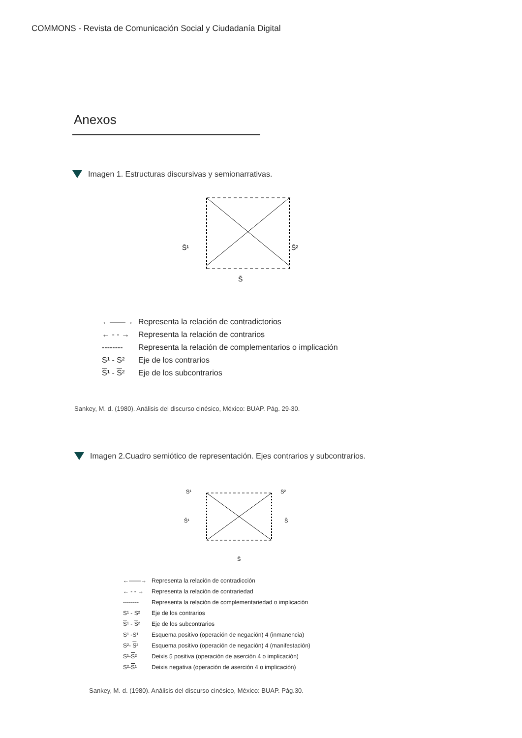COMMONS - Revista de Comunicación Social y Ciudadanía Digital
Anexos
Imagen 1. Estructuras discursivas y semionarrativas.
S̄¹
S̄²
S̄
| ←——→ | Representa la relación de contradictorios |
| ← - - → | Representa la relación de contrarios |
| -------- | Representa la relación de complementarios o implicación |
| S¹ - S² | Eje de los contrarios |
| S ¹ - S ² | Eje de los subcontrarios |
Sankey, M. d. (1980). Análisis del discurso cinésico, México: BUAP. Pág. 29-30.
Imagen 2.Cuadro semiótico de representación. Ejes contrarios y subcontrarios.
S¹
S²
S̄¹
S̄
S̄
| ←——→ | Representa la relación de contradicción |
| ← - - → | Representa la relación de contrariedad |
| -------- | Representa la relación de complementariedad o implicación |
| S¹ - S² | Eje de los contrarios |
| S ¹ - S ² | Eje de los subcontrarios |
| S¹ - S ¹ | Esquema positivo (operación de negación) 4 (inmanencia) |
| S²- S ² | Esquema positivo (operación de negación) 4 (manifestación) |
| S¹- S ² | Deixis 5 positiva (operación de aserción 4 o implicación) |
| S²- S ¹ | Deixis negativa (operación de aserción 4 o implicación) |
Sankey, M. d. (1980). Análisis del discurso cinésico, México: BUAP. Pág.30.